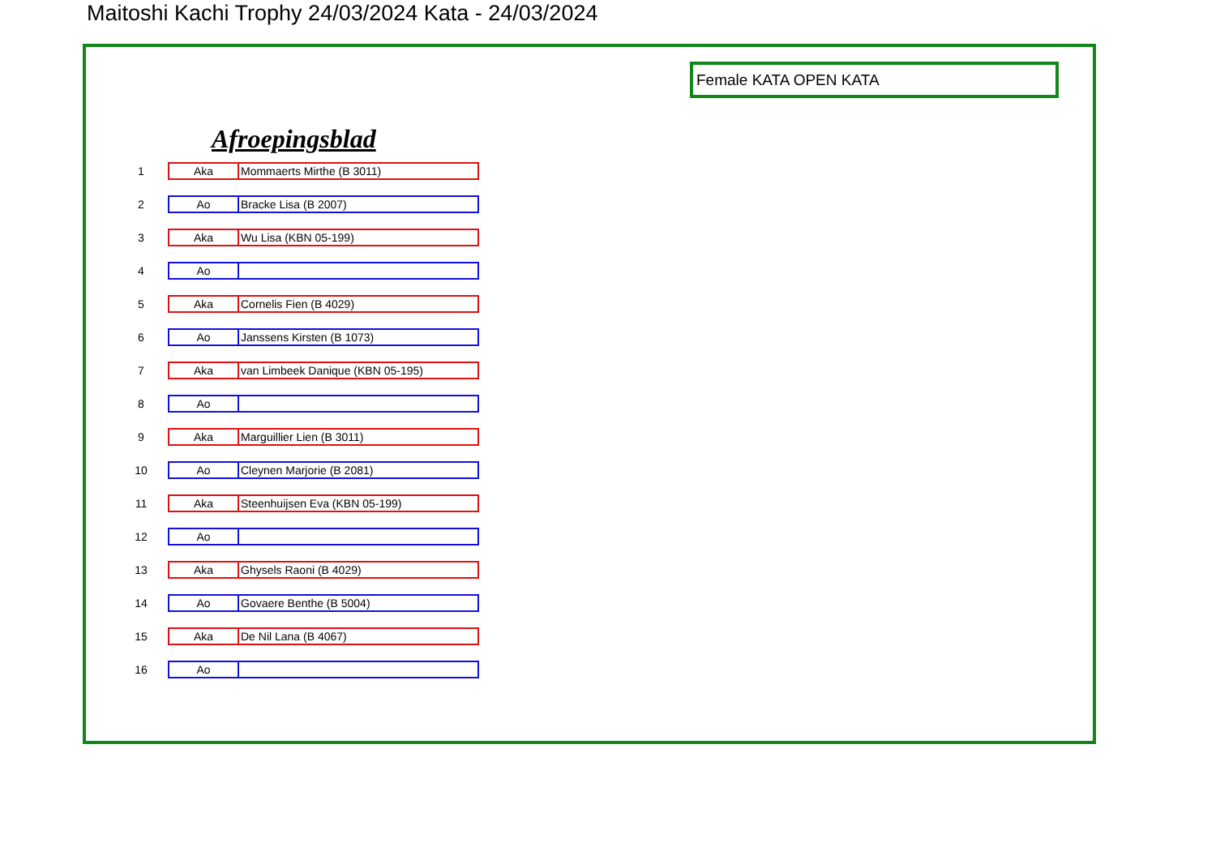Maitoshi Kachi Trophy 24/03/2024 Kata - 24/03/2024
Female KATA OPEN KATA
Afroepingsblad
| 1 | Aka | Mommaerts Mirthe (B 3011) |
| 2 | Ao | Bracke Lisa (B 2007) |
| 3 | Aka | Wu Lisa (KBN 05-199) |
| 4 | Ao | |
| 5 | Aka | Cornelis Fien (B 4029) |
| 6 | Ao | Janssens Kirsten (B 1073) |
| 7 | Aka | van Limbeek Danique (KBN 05-195) |
| 8 | Ao | |
| 9 | Aka | Marguillier Lien (B 3011) |
| 10 | Ao | Cleynen Marjorie (B 2081) |
| 11 | Aka | Steenhuijsen Eva (KBN 05-199) |
| 12 | Ao | |
| 13 | Aka | Ghysels Raoni (B 4029) |
| 14 | Ao | Govaere Benthe (B 5004) |
| 15 | Aka | De Nil Lana (B 4067) |
| 16 | Ao | |